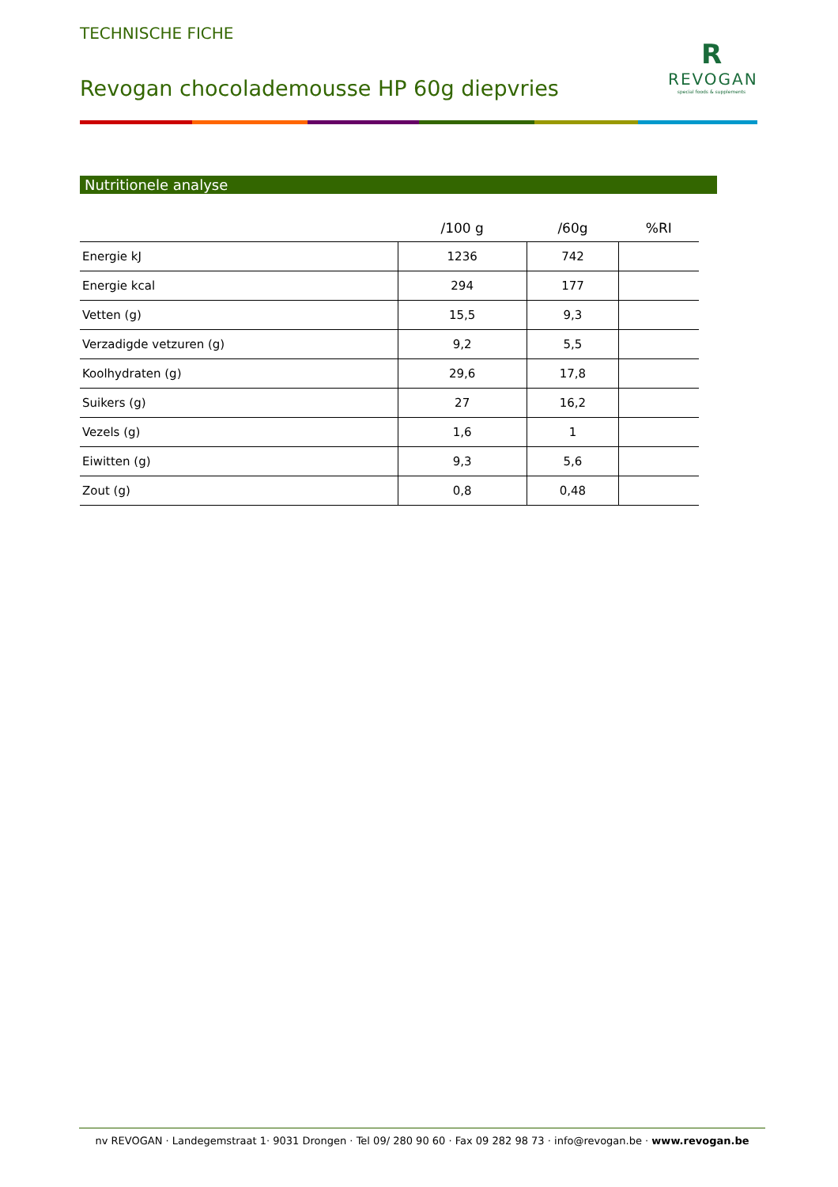TECHNISCHE FICHE
Revogan chocolademousse HP 60g diepvries
R
REVOGAN
special foods & supplements
Nutritionele analyse
| | /100 g | /60g | %RI |
| --- | --- | --- | --- |
| Energie kJ | 1236 | 742 | |
| Energie kcal | 294 | 177 | |
| Vetten (g) | 15,5 | 9,3 | |
| Verzadigde vetzuren (g) | 9,2 | 5,5 | |
| Koolhydraten (g) | 29,6 | 17,8 | |
| Suikers (g) | 27 | 16,2 | |
| Vezels (g) | 1,6 | 1 | |
| Eiwitten (g) | 9,3 | 5,6 | |
| Zout (g) | 0,8 | 0,48 | |
nv REVOGAN · Landegemstraat 1· 9031 Drongen · Tel 09/ 280 90 60 · Fax 09 282 98 73 · info@revogan.be · www.revogan.be